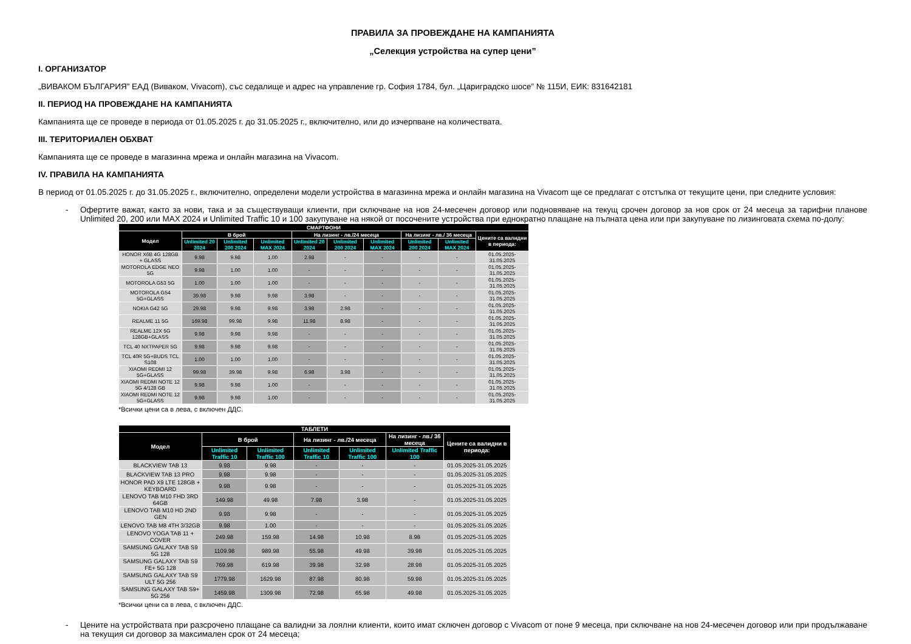ПРАВИЛА ЗА ПРОВЕЖДАНЕ НА КАМПАНИЯТА
„Селекция устройства на супер цени”
I. ОРГАНИЗАТОР
„ВИВАКОМ БЪЛГАРИЯ” ЕАД (Виваком, Vivacom), със седалище и адрес на управление гр. София 1784, бул. „Цариградско шосе” № 115И, ЕИК: 831642181
II. ПЕРИОД НА ПРОВЕЖДАНЕ НА КАМПАНИЯТА
Кампанията ще се проведе в периода от 01.05.2025 г. до 31.05.2025 г., включително, или до изчерпване на количествата.
III. ТЕРИТОРИАЛЕН ОБХВАТ
Кампанията ще се проведе в магазинна мрежа и онлайн магазина на Vivacom.
IV. ПРАВИЛА НА КАМПАНИЯТА
В период от 01.05.2025 г. до 31.05.2025 г., включително, определени модели устройства в магазинна мрежа и онлайн магазина на Vivacom ще се предлагат с отстъпка от текущите цени, при следните условия:
- Офертите важат, както за нови, така и за съществуващи клиенти, при сключване на нов 24-месечен договор или подновяване на текущ срочен договор за нов срок от 24 месеца за тарифни планове Unlimited 20, 200 или MAX 2024 и Unlimited Traffic 10 и 100 закупуване на някой от посочените устройства при еднократно плащане на пълната цена или при закупуване по лизинговата схема по-долу:
| СМАРТФОНИ | | | | | | | | | |
| --- | --- | --- | --- | --- | --- | --- | --- | --- | --- |
| Модел | В брой | | | На лизинг - лв./24 месеца | | | На лизинг - лв./ 36 месеца | | Цените са валидни в периода: |
| | Unlimited 20 2024 | Unlimited 200 2024 | Unlimited MAX 2024 | Unlimited 20 2024 | Unlimited 200 2024 | Unlimited MAX 2024 | Unlimited 200 2024 | Unlimited MAX 2024 | |
| HONOR X6B 4G 128GB + GLASS | 9.98 | 9.98 | 1.00 | 2.98 | - | - | - | - | 01.05.2025-31.05.2025 |
| MOTOROLA EDGE NEO 5G | 9.98 | 1.00 | 1.00 | - | - | - | - | - | 01.05.2025-31.05.2025 |
| MOTOROLA G53 5G | 1.00 | 1.00 | 1.00 | - | - | - | - | - | 01.05.2025-31.05.2025 |
| MOTOROLA G54 5G+GLASS | 39.98 | 9.98 | 9.98 | 3.98 | - | - | - | - | 01.05.2025-31.05.2025 |
| NOKIA G42 5G | 29.98 | 9.98 | 9.98 | 3.98 | 2.98 | - | - | - | 01.05.2025-31.05.2025 |
| REALME 11 5G | 169.98 | 99.98 | 9.98 | 11.98 | 8.98 | - | - | - | 01.05.2025-31.05.2025 |
| REALME 12X 5G 128GB+GLASS | 9.98 | 9.98 | 9.98 | - | - | - | - | - | 01.05.2025-31.05.2025 |
| TCL 40 NXTPAPER 5G | 9.98 | 9.98 | 9.98 | - | - | - | - | - | 01.05.2025-31.05.2025 |
| TCL 40R 5G+BUDS TCL S108 | 1.00 | 1.00 | 1.00 | - | - | - | - | - | 01.05.2025-31.05.2025 |
| XIAOMI REDMI 12 5G+GLASS | 99.98 | 39.98 | 9.98 | 6.98 | 3.98 | - | - | - | 01.05.2025-31.05.2025 |
| XIAOMI REDMI NOTE 12 5G 4/128 GB | 9.98 | 9.98 | 1.00 | - | - | - | - | - | 01.05.2025-31.05.2025 |
| XIAOMI REDMI NOTE 12 5G+GLASS | 9.98 | 9.98 | 1.00 | - | - | - | - | - | 01.05.2025-31.05.2025 |
*Всички цени са в лева, с включен ДДС.
| ТАБЛЕТИ | | | | | | |
| --- | --- | --- | --- | --- | --- | --- |
| Модел | В брой | | На лизинг - лв./24 месеца | | На лизинг - лв./ 36 месеца | Цените са валидни в периода: |
| | Unlimited Traffic 10 | Unlimited Traffic 100 | Unlimited Traffic 10 | Unlimited Traffic 100 | Unlimited Traffic 100 | |
| BLACKVIEW TAB 13 | 9.98 | 9.98 | - | - | - | 01.05.2025-31.05.2025 |
| BLACKVIEW TAB 13 PRO | 9.98 | 9.98 | - | - | - | 01.05.2025-31.05.2025 |
| HONOR PAD X9 LTE 128GB + KEYBOARD | 9.98 | 9.98 | - | - | - | 01.05.2025-31.05.2025 |
| LENOVO TAB M10 FHD 3RD 64GB | 149.98 | 49.98 | 7.98 | 3.98 | - | 01.05.2025-31.05.2025 |
| LENOVO TAB M10 HD 2ND GEN | 9.98 | 9.98 | - | - | - | 01.05.2025-31.05.2025 |
| LENOVO TAB M8 4TH 3/32GB | 9.98 | 1.00 | - | - | - | 01.05.2025-31.05.2025 |
| LENOVO YOGA TAB 11 + COVER | 249.98 | 159.98 | 14.98 | 10.98 | 8.98 | 01.05.2025-31.05.2025 |
| SAMSUNG GALAXY TAB S9 5G 128 | 1109.98 | 989.98 | 55.98 | 49.98 | 39.98 | 01.05.2025-31.05.2025 |
| SAMSUNG GALAXY TAB S9 FE+ 5G 128 | 769.98 | 619.98 | 39.98 | 32.98 | 28.98 | 01.05.2025-31.05.2025 |
| SAMSUNG GALAXY TAB S9 ULT 5G 256 | 1779.98 | 1629.98 | 87.98 | 80.98 | 59.98 | 01.05.2025-31.05.2025 |
| SAMSUNG GALAXY TAB S9+ 5G 256 | 1459.98 | 1309.98 | 72.98 | 65.98 | 49.98 | 01.05.2025-31.05.2025 |
*Всички цени са в лева, с включен ДДС.
- Цените на устройствата при разсрочено плащане са валидни за лоялни клиенти, които имат сключен договор с Vivacom от поне 9 месеца, при сключване на нов 24-месечен договор или при продължаване на текущия си договор за максимален срок от 24 месеца;